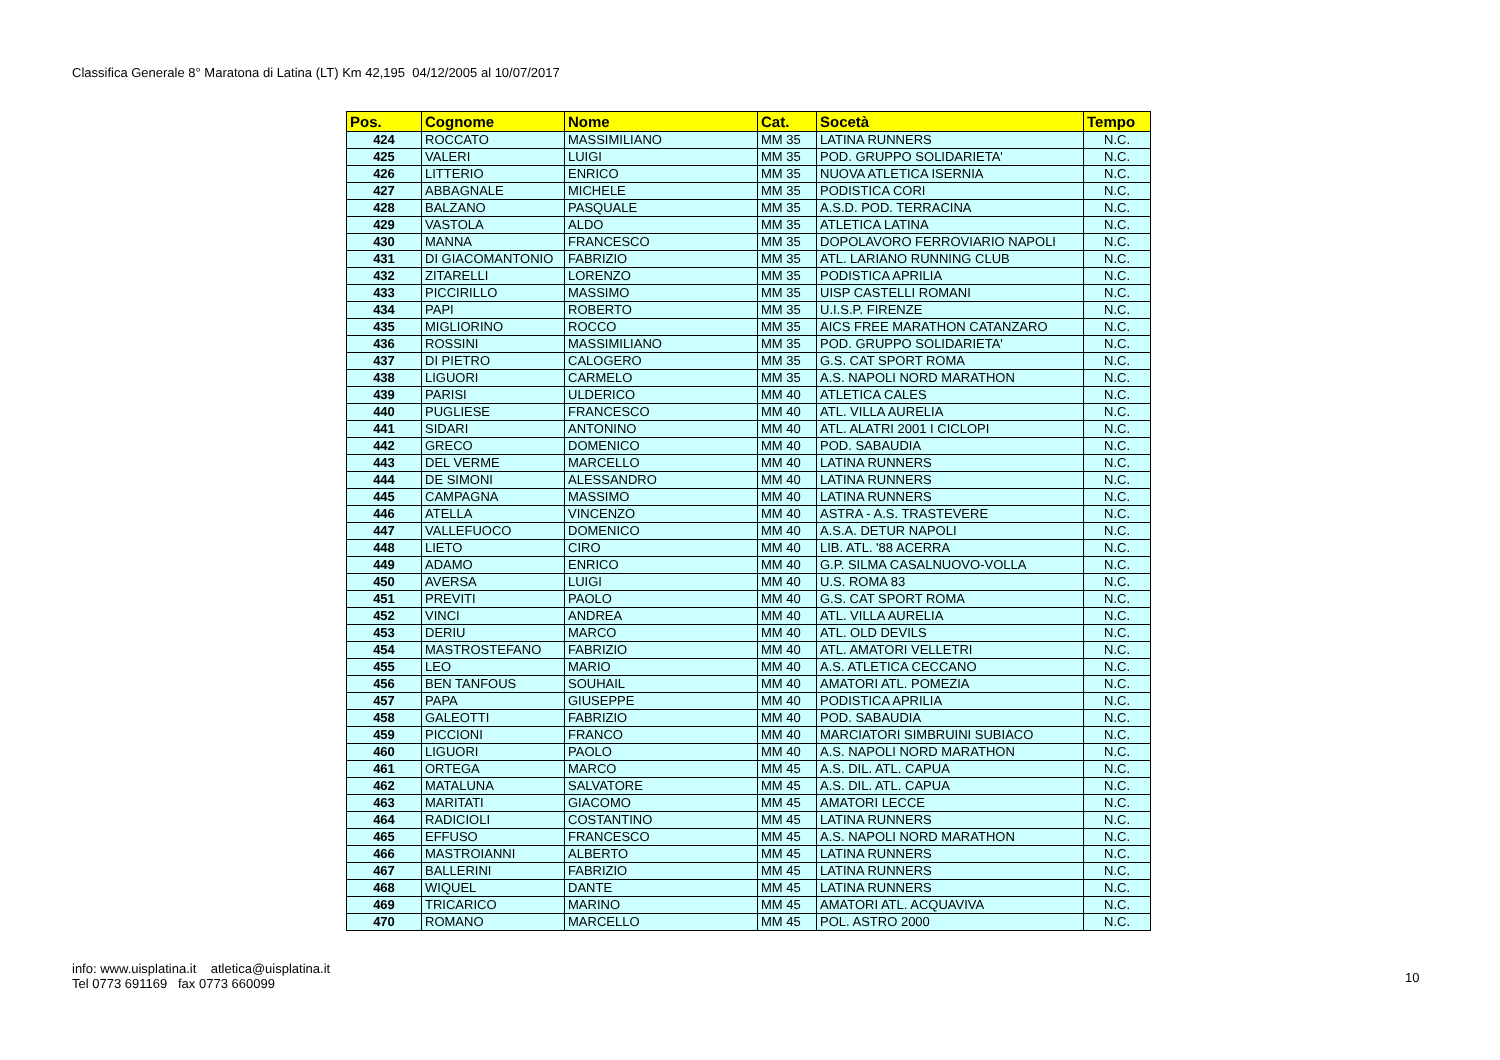Classifica Generale 8° Maratona di Latina (LT) Km 42,195 04/12/2005 al 10/07/2017
| Pos. | Cognome | Nome | Cat. | Socetà | Tempo |
| --- | --- | --- | --- | --- | --- |
| 424 | ROCCATO | MASSIMILIANO | MM 35 | LATINA RUNNERS | N.C. |
| 425 | VALERI | LUIGI | MM 35 | POD. GRUPPO SOLIDARIETA' | N.C. |
| 426 | LITTERIO | ENRICO | MM 35 | NUOVA ATLETICA ISERNIA | N.C. |
| 427 | ABBAGNALE | MICHELE | MM 35 | PODISTICA CORI | N.C. |
| 428 | BALZANO | PASQUALE | MM 35 | A.S.D. POD. TERRACINA | N.C. |
| 429 | VASTOLA | ALDO | MM 35 | ATLETICA LATINA | N.C. |
| 430 | MANNA | FRANCESCO | MM 35 | DOPOLAVORO FERROVIARIO NAPOLI | N.C. |
| 431 | DI GIACOMANTONIO | FABRIZIO | MM 35 | ATL. LARIANO RUNNING CLUB | N.C. |
| 432 | ZITARELLI | LORENZO | MM 35 | PODISTICA APRILIA | N.C. |
| 433 | PICCIRILLO | MASSIMO | MM 35 | UISP CASTELLI ROMANI | N.C. |
| 434 | PAPI | ROBERTO | MM 35 | U.I.S.P. FIRENZE | N.C. |
| 435 | MIGLIORINO | ROCCO | MM 35 | AICS FREE MARATHON CATANZARO | N.C. |
| 436 | ROSSINI | MASSIMILIANO | MM 35 | POD. GRUPPO SOLIDARIETA' | N.C. |
| 437 | DI PIETRO | CALOGERO | MM 35 | G.S. CAT SPORT ROMA | N.C. |
| 438 | LIGUORI | CARMELO | MM 35 | A.S. NAPOLI NORD MARATHON | N.C. |
| 439 | PARISI | ULDERICO | MM 40 | ATLETICA CALES | N.C. |
| 440 | PUGLIESE | FRANCESCO | MM 40 | ATL. VILLA AURELIA | N.C. |
| 441 | SIDARI | ANTONINO | MM 40 | ATL. ALATRI 2001 I CICLOPI | N.C. |
| 442 | GRECO | DOMENICO | MM 40 | POD. SABAUDIA | N.C. |
| 443 | DEL VERME | MARCELLO | MM 40 | LATINA RUNNERS | N.C. |
| 444 | DE SIMONI | ALESSANDRO | MM 40 | LATINA RUNNERS | N.C. |
| 445 | CAMPAGNA | MASSIMO | MM 40 | LATINA RUNNERS | N.C. |
| 446 | ATELLA | VINCENZO | MM 40 | ASTRA - A.S. TRASTEVERE | N.C. |
| 447 | VALLEFUOCO | DOMENICO | MM 40 | A.S.A. DETUR NAPOLI | N.C. |
| 448 | LIETO | CIRO | MM 40 | LIB. ATL. '88 ACERRA | N.C. |
| 449 | ADAMO | ENRICO | MM 40 | G.P. SILMA CASALNUOVO-VOLLA | N.C. |
| 450 | AVERSA | LUIGI | MM 40 | U.S. ROMA 83 | N.C. |
| 451 | PREVITI | PAOLO | MM 40 | G.S. CAT SPORT ROMA | N.C. |
| 452 | VINCI | ANDREA | MM 40 | ATL. VILLA AURELIA | N.C. |
| 453 | DERIU | MARCO | MM 40 | ATL. OLD DEVILS | N.C. |
| 454 | MASTROSTEFANO | FABRIZIO | MM 40 | ATL. AMATORI VELLETRI | N.C. |
| 455 | LEO | MARIO | MM 40 | A.S. ATLETICA CECCANO | N.C. |
| 456 | BEN TANFOUS | SOUHAIL | MM 40 | AMATORI ATL. POMEZIA | N.C. |
| 457 | PAPA | GIUSEPPE | MM 40 | PODISTICA APRILIA | N.C. |
| 458 | GALEOTTI | FABRIZIO | MM 40 | POD. SABAUDIA | N.C. |
| 459 | PICCIONI | FRANCO | MM 40 | MARCIATORI SIMBRUINI SUBIACO | N.C. |
| 460 | LIGUORI | PAOLO | MM 40 | A.S. NAPOLI NORD MARATHON | N.C. |
| 461 | ORTEGA | MARCO | MM 45 | A.S. DIL. ATL. CAPUA | N.C. |
| 462 | MATALUNA | SALVATORE | MM 45 | A.S. DIL. ATL. CAPUA | N.C. |
| 463 | MARITATI | GIACOMO | MM 45 | AMATORI LECCE | N.C. |
| 464 | RADICIOLI | COSTANTINO | MM 45 | LATINA RUNNERS | N.C. |
| 465 | EFFUSO | FRANCESCO | MM 45 | A.S. NAPOLI NORD MARATHON | N.C. |
| 466 | MASTROIANNI | ALBERTO | MM 45 | LATINA RUNNERS | N.C. |
| 467 | BALLERINI | FABRIZIO | MM 45 | LATINA RUNNERS | N.C. |
| 468 | WIQUEL | DANTE | MM 45 | LATINA RUNNERS | N.C. |
| 469 | TRICARICO | MARINO | MM 45 | AMATORI ATL. ACQUAVIVA | N.C. |
| 470 | ROMANO | MARCELLO | MM 45 | POL. ASTRO 2000 | N.C. |
info: www.uisplatina.it atletica@uisplatina.it
Tel 0773 691169 fax 0773 660099
10